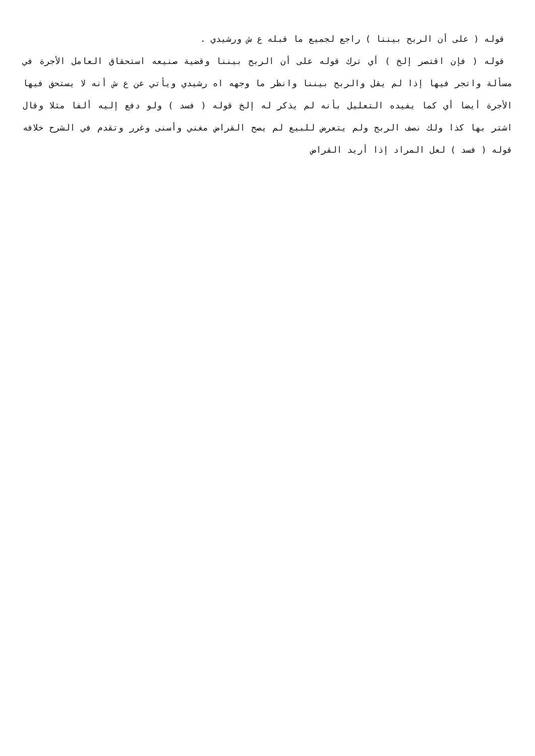قوله ( على أن الربح بيننا ) راجع لجميع ما قبله ع ش ورشيدي .
قوله ( فإن اقتصر إلخ ) أي ترك قوله على أن الربح بيننا وقضية صنيعه استحقاق العامل الأجرة في مسألة واتجر فيها إذا لم يقل والربح بيننا وانظر ما وجهه اه رشيدي ويأتي عن ع ش أنه لا يستحق فيها الأجرة أيضا أي كما يفيده التعليل بأنه لم يذكر له إلخ قوله ( فسد ) ولو دفع إليه ألفا مثلا وقال اشتر بها كذا ولك نصف الربح ولم يتعرض للبيع لم يصح القراض مغني وأسنى وغرر وتقدم في الشرح خلافه قوله ( فسد ) لعل المراد إذا أريد القراض